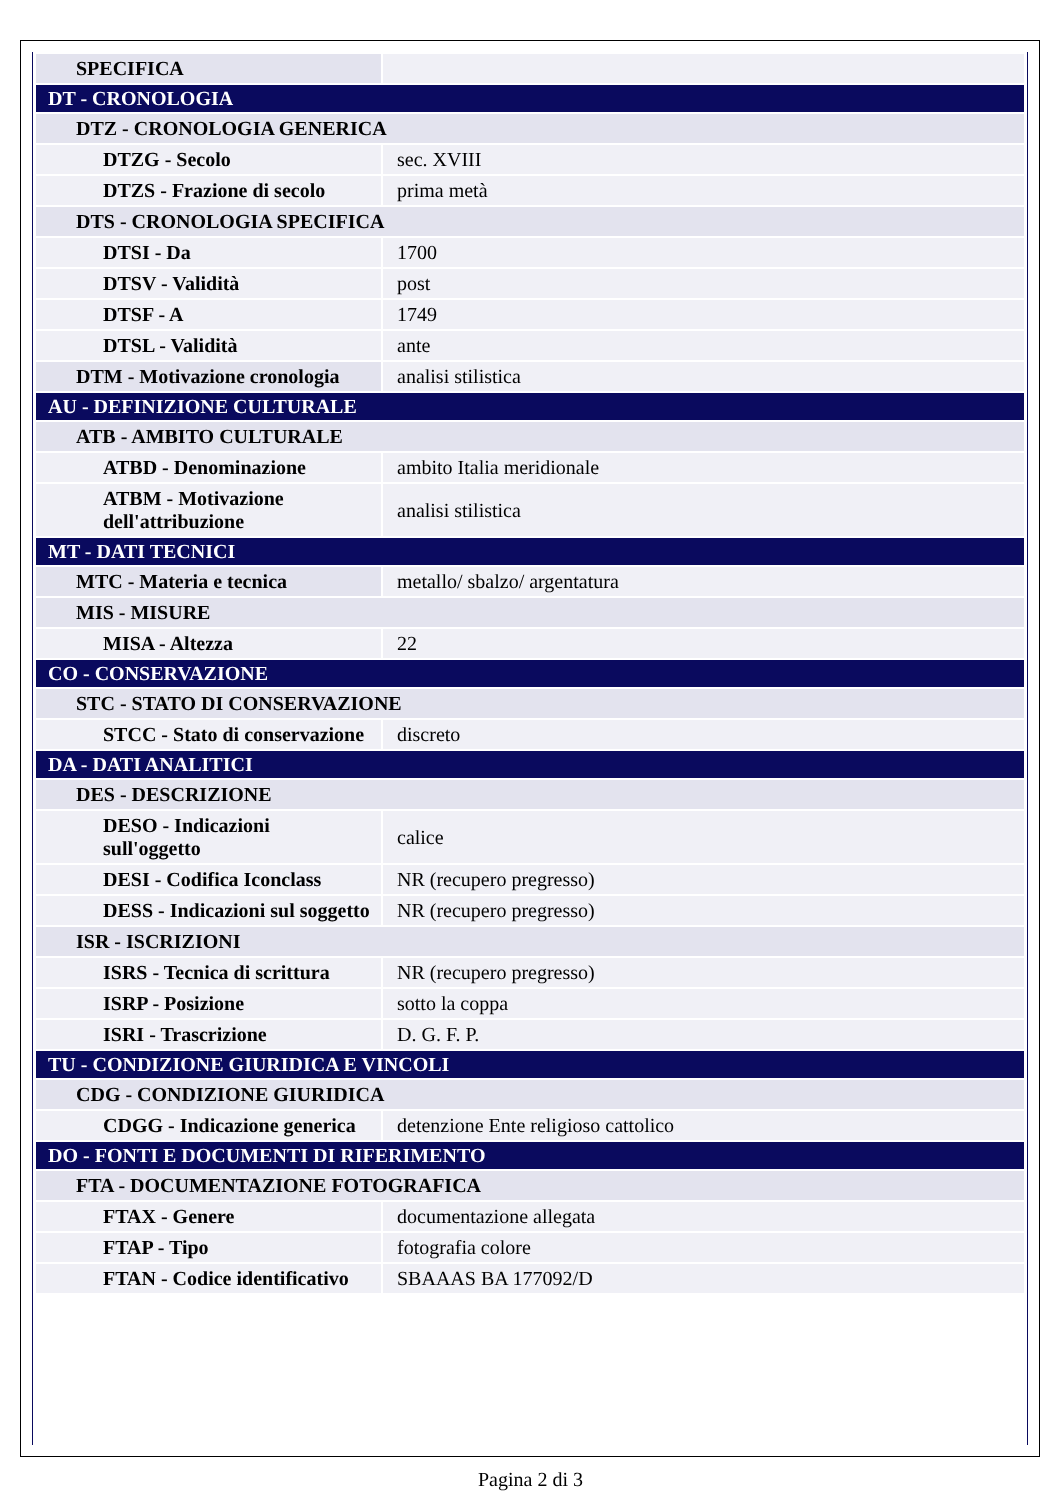| SPECIFICA | |
| DT - CRONOLOGIA | |
| DTZ - CRONOLOGIA GENERICA | |
| DTZG - Secolo | sec. XVIII |
| DTZS - Frazione di secolo | prima metà |
| DTS - CRONOLOGIA SPECIFICA | |
| DTSI - Da | 1700 |
| DTSV - Validità | post |
| DTSF - A | 1749 |
| DTSL - Validità | ante |
| DTM - Motivazione cronologia | analisi stilistica |
| AU - DEFINIZIONE CULTURALE | |
| ATB - AMBITO CULTURALE | |
| ATBD - Denominazione | ambito Italia meridionale |
| ATBM - Motivazione dell'attribuzione | analisi stilistica |
| MT - DATI TECNICI | |
| MTC - Materia e tecnica | metallo/ sbalzo/ argentatura |
| MIS - MISURE | |
| MISA - Altezza | 22 |
| CO - CONSERVAZIONE | |
| STC - STATO DI CONSERVAZIONE | |
| STCC - Stato di conservazione | discreto |
| DA - DATI ANALITICI | |
| DES - DESCRIZIONE | |
| DESO - Indicazioni sull'oggetto | calice |
| DESI - Codifica Iconclass | NR (recupero pregresso) |
| DESS - Indicazioni sul soggetto | NR (recupero pregresso) |
| ISR - ISCRIZIONI | |
| ISRS - Tecnica di scrittura | NR (recupero pregresso) |
| ISRP - Posizione | sotto la coppa |
| ISRI - Trascrizione | D. G. F. P. |
| TU - CONDIZIONE GIURIDICA E VINCOLI | |
| CDG - CONDIZIONE GIURIDICA | |
| CDGG - Indicazione generica | detenzione Ente religioso cattolico |
| DO - FONTI E DOCUMENTI DI RIFERIMENTO | |
| FTA - DOCUMENTAZIONE FOTOGRAFICA | |
| FTAX - Genere | documentazione allegata |
| FTAP - Tipo | fotografia colore |
| FTAN - Codice identificativo | SBAAAS BA 177092/D |
Pagina 2 di 3